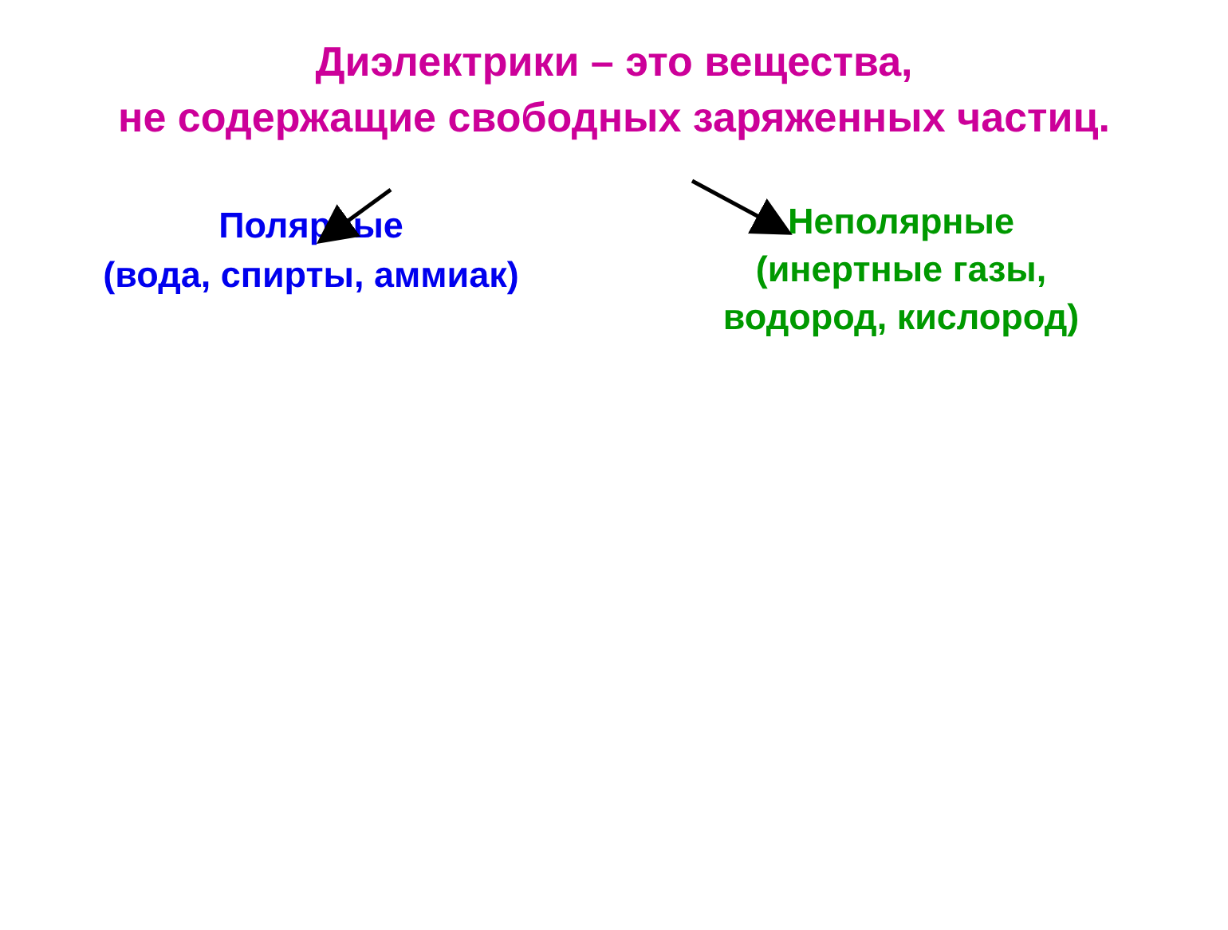Диэлектрики – это вещества,
не содержащие свободных заряженных частиц.
Полярные
(вода, спирты, аммиак)
Неполярные
(инертные газы,
водород, кислород)